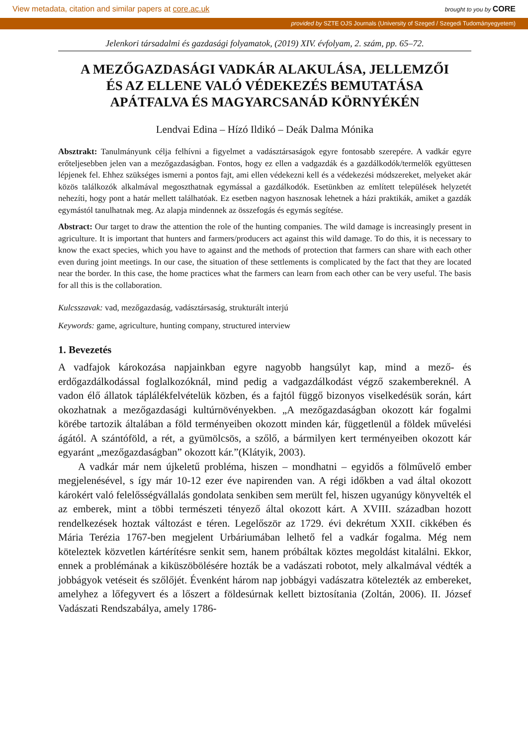View metadata, citation and similar papers at core.ac.uk brought to you by CORE
provided by SZTE OJS Journals (University of Szeged / Szegedi Tudományegyetem)
Jelenkori társadalmi és gazdasági folyamatok, (2019) XIV. évfolyam, 2. szám, pp. 65–72.
A MEZŐGAZDASÁGI VADKÁR ALAKULÁSA, JELLEMZŐI
ÉS AZ ELLENE VALÓ VÉDEKEZÉS BEMUTATÁSA
APÁTFALVA ÉS MAGYARCSANÁD KÖRNYÉKÉN
Lendvai Edina – Hízó Ildikó – Deák Dalma Mónika
Absztrakt: Tanulmányunk célja felhívni a figyelmet a vadásztársaságok egyre fontosabb szerepére. A vadkár egyre erőteljesebben jelen van a mezőgazdaságban. Fontos, hogy ez ellen a vadgazdák és a gazdálkodók/termelők együttesen lépjenek fel. Ehhez szükséges ismerni a pontos fajt, ami ellen védekezni kell és a védekezési módszereket, melyeket akár közös találkozók alkalmával megoszthatnak egymással a gazdálkodók. Esetünkben az említett települések helyzetét nehezíti, hogy pont a határ mellett találhatóak. Ez esetben nagyon hasznosak lehetnek a házi praktikák, amiket a gazdák egymástól tanulhatnak meg. Az alapja mindennek az összefogás és egymás segítése.
Abstract: Our target to draw the attention the role of the hunting companies. The wild damage is increasingly present in agriculture. It is important that hunters and farmers/producers act against this wild damage. To do this, it is necessary to know the exact species, which you have to against and the methods of protection that farmers can share with each other even during joint meetings. In our case, the situation of these settlements is complicated by the fact that they are located near the border. In this case, the home practices what the farmers can learn from each other can be very useful. The basis for all this is the collaboration.
Kulcsszavak: vad, mezőgazdaság, vadásztársaság, strukturált interjú
Keywords: game, agriculture, hunting company, structured interview
1. Bevezetés
A vadfajok károkozása napjainkban egyre nagyobb hangsúlyt kap, mind a mező- és erdőgazdálkodással foglalkozóknál, mind pedig a vadgazdálkodást végző szakembereknél. A vadon élő állatok táplálékfelvételük közben, és a fajtól függő bizonyos viselkedésük során, kárt okozhatnak a mezőgazdasági kultúrnövényekben. „A mezőgazdaságban okozott kár fogalmi körébe tartozik általában a föld terményeiben okozott minden kár, függetlenül a földek művelési ágától. A szántóföld, a rét, a gyümölcsös, a szőlő, a bármilyen kert terményeiben okozott kár egyaránt „mezőgazdaságban” okozott kár.”(Klátyik, 2003).
A vadkár már nem újkeletű probléma, hiszen – mondhatni – egyidős a fölművelő ember megjelenésével, s így már 10-12 ezer éve napirenden van. A régi időkben a vad által okozott károkért való felelősségvállalás gondolata senkiben sem merült fel, hiszen ugyanúgy könyvelték el az emberek, mint a többi természeti tényező által okozott kárt. A XVIII. században hozott rendelkezések hoztak változást e téren. Legelőször az 1729. évi dekrétum XXII. cikkében és Mária Terézia 1767-ben megjelent Urbáriumában lelhető fel a vadkár fogalma. Még nem köteleztek közvetlen kártérítésre senkit sem, hanem próbáltak köztes megoldást kitalálni. Ekkor, ennek a problémának a kiküszöbölésére hozták be a vadászati robotot, mely alkalmával védték a jobbágyok vetéseit és szőlőjét. Évenként három nap jobbágyi vadászatra kötelezték az embereket, amelyhez a lőfegyvert és a lőszert a földesúrnak kellett biztosítania (Zoltán, 2006). II. József Vadászati Rendszabálya, amely 1786-